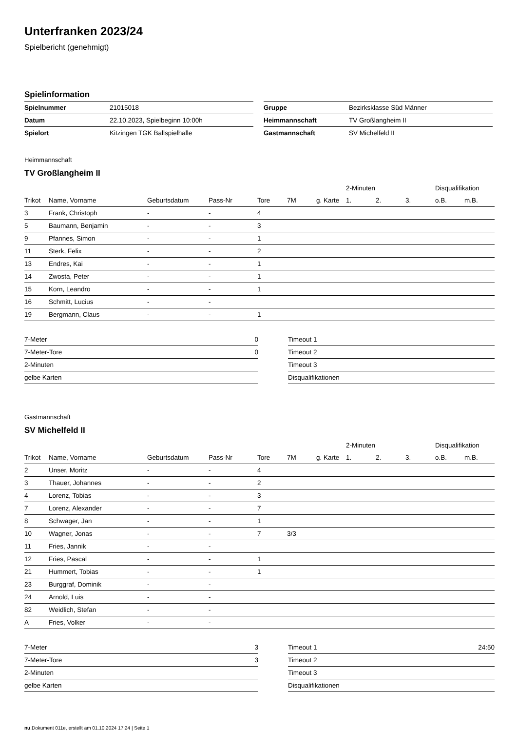Unterfranken 2023/24
Spielbericht (genehmigt)
Spielinformation
| Spielnummer | 21015018 |
| Datum | 22.10.2023, Spielbeginn 10:00h |
| Spielort | Kitzingen TGK Ballspielhalle |
| Gruppe | Bezirksklasse Süd Männer |
| Heimmannschaft | TV Großlangheim II |
| Gastmannschaft | SV Michelfeld II |
Heimmannschaft
TV Großlangheim II
| | | | | | | | 2-Minuten | | | Disqualifikation | |
| --- | --- | --- | --- | --- | --- | --- | --- | --- | --- | --- | --- |
| Trikot | Name, Vorname | Geburtsdatum | Pass-Nr | Tore | 7M | g. Karte | 1. | 2. | 3. | o.B. | m.B. |
| 3 | Frank, Christoph | - | - | 4 | | | | | | | |
| 5 | Baumann, Benjamin | - | - | 3 | | | | | | | |
| 9 | Pfannes, Simon | - | - | 1 | | | | | | | |
| 11 | Sterk, Felix | - | - | 2 | | | | | | | |
| 13 | Endres, Kai | - | - | 1 | | | | | | | |
| 14 | Zwosta, Peter | - | - | 1 | | | | | | | |
| 15 | Korn, Leandro | - | - | 1 | | | | | | | |
| 16 | Schmitt, Lucius | - | - | | | | | | | | |
| 19 | Bergmann, Claus | - | - | 1 | | | | | | | |
| 7-Meter | 0 |
| 7-Meter-Tore | 0 |
| 2-Minuten | |
| gelbe Karten | |
| Timeout 1 | |
| Timeout 2 | |
| Timeout 3 | |
| Disqualifikationen | |
Gastmannschaft
SV Michelfeld II
| | | | | | | | 2-Minuten | | | Disqualifikation | |
| --- | --- | --- | --- | --- | --- | --- | --- | --- | --- | --- | --- |
| Trikot | Name, Vorname | Geburtsdatum | Pass-Nr | Tore | 7M | g. Karte | 1. | 2. | 3. | o.B. | m.B. |
| 2 | Unser, Moritz | - | - | 4 | | | | | | | |
| 3 | Thauer, Johannes | - | - | 2 | | | | | | | |
| 4 | Lorenz, Tobias | - | - | 3 | | | | | | | |
| 7 | Lorenz, Alexander | - | - | 7 | | | | | | | |
| 8 | Schwager, Jan | - | - | 1 | | | | | | | |
| 10 | Wagner, Jonas | - | - | 7 | 3/3 | | | | | | |
| 11 | Fries, Jannik | - | - | | | | | | | | |
| 12 | Fries, Pascal | - | - | 1 | | | | | | | |
| 21 | Hummert, Tobias | - | - | 1 | | | | | | | |
| 23 | Burggraf, Dominik | - | - | | | | | | | | |
| 24 | Arnold, Luis | - | - | | | | | | | | |
| 82 | Weidlich, Stefan | - | - | | | | | | | | |
| A | Fries, Volker | - | - | | | | | | | | |
| 7-Meter | 3 |
| 7-Meter-Tore | 3 |
| 2-Minuten | |
| gelbe Karten | |
| Timeout 1 | 24:50 |
| Timeout 2 | |
| Timeout 3 | |
| Disqualifikationen | |
nu.Dokument 011e, erstellt am 01.10.2024 17:24 | Seite 1